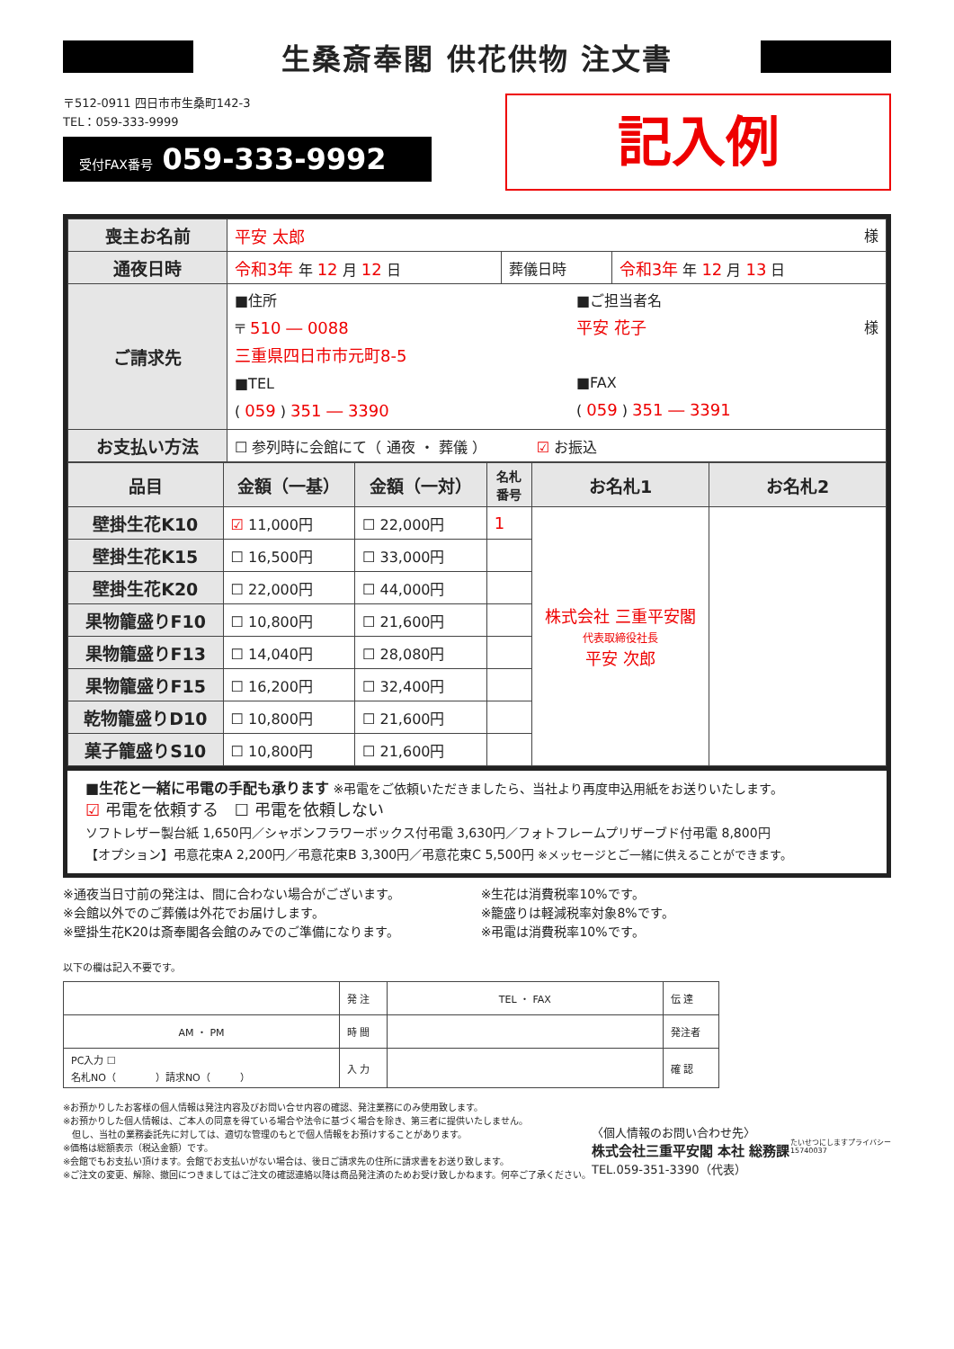生桑斎奉閣 供花供物 注文書
〒512-0911 四日市市生桑町142-3
TEL：059-333-9999
受付FAX番号 059-333-9992
記入例
| 喪主お名前 | 平安 太郎 様 | | |
| 通夜日時 | 令和3年 年 12 月 12 日 | 葬儀日時 | 令和3年 年 12 月 13 日 |
| ご請求先 | ■住所 〒 510 ― 0088 三重県四日市市元町8-5 ■TEL ( 059 ) 351 ― 3390 ■ご担当者名 平安 花子 様 ■FAX ( 059 ) 351 ― 3391 | | |
| お支払い方法 | ☐ 参列時に会館にて（ 通夜 ・ 葬儀 ） ☑ お振込 | | |
| 品目 | 金額（一基） | 金額（一対） | 名札 番号 | お名札1 | お名札2 |
| --- | --- | --- | --- | --- | --- |
| 壁掛生花K10 | ☑ 11,000円 | ☐ 22,000円 | 1 | 株式会社 三重平安閣 代表取締役社長 平安 次郎 | |
| 壁掛生花K15 | ☐ 16,500円 | ☐ 33,000円 | | | |
| 壁掛生花K20 | ☐ 22,000円 | ☐ 44,000円 | | | |
| 果物籠盛りF10 | ☐ 10,800円 | ☐ 21,600円 | | | |
| 果物籠盛りF13 | ☐ 14,040円 | ☐ 28,080円 | | | |
| 果物籠盛りF15 | ☐ 16,200円 | ☐ 32,400円 | | | |
| 乾物籠盛りD10 | ☐ 10,800円 | ☐ 21,600円 | | | |
| 菓子籠盛りS10 | ☐ 10,800円 | ☐ 21,600円 | | | |
■生花と一緒に弔電の手配も承ります ※弔電をご依頼いただきましたら、当社より再度申込用紙をお送りいたします。
☑ 弔電を依頼する　☐ 弔電を依頼しない
ソフトレザー製台紙 1,650円／シャボンフラワーボックス付弔電 3,630円／フォトフレームプリザーブド付弔電 8,800円
【オプション】弔意花束A 2,200円／弔意花束B 3,300円／弔意花束C 5,500円 ※メッセージとご一緒に供えることができます。
※通夜当日寸前の発注は、間に合わない場合がございます。
※会館以外でのご葬儀は外花でお届けします。
※壁掛生花K20は斎奉閣各会館のみでのご準備になります。
※生花は消費税率10%です。
※籠盛りは軽減税率対象8%です。
※弔電は消費税率10%です。
以下の欄は記入不要です。
| | 発 注 | TEL ・ FAX | 伝 達 |
| AM ・ PM | 時 間 | | 発注者 |
| PC入力 ☐ 名札NO（ ）請求NO（ ） | 入 力 | | 確 認 |
※お預かりしたお客様の個人情報は発注内容及びお問い合せ内容の確認、発注業務にのみ使用致します。
※お預かりした個人情報は、ご本人の同意を得ている場合や法令に基づく場合を除き、第三者に提供いたしません。
　但し、当社の業務委託先に対しては、適切な管理のもとで個人情報をお預けすることがあります。
※価格は総額表示（税込金額）です。
※会館でもお支払い頂けます。会館でお支払いがない場合は、後日ご請求先の住所に請求書をお送り致します。
※ご注文の変更、解除、撤回につきましてはご注文の確認連絡以降は商品発注済のためお受け致しかねます。何卒ご了承ください。
〈個人情報のお問い合わせ先〉
株式会社三重平安閣 本社 総務課
TEL.059-351-3390（代表）
たいせつにしますプライバシー
15740037